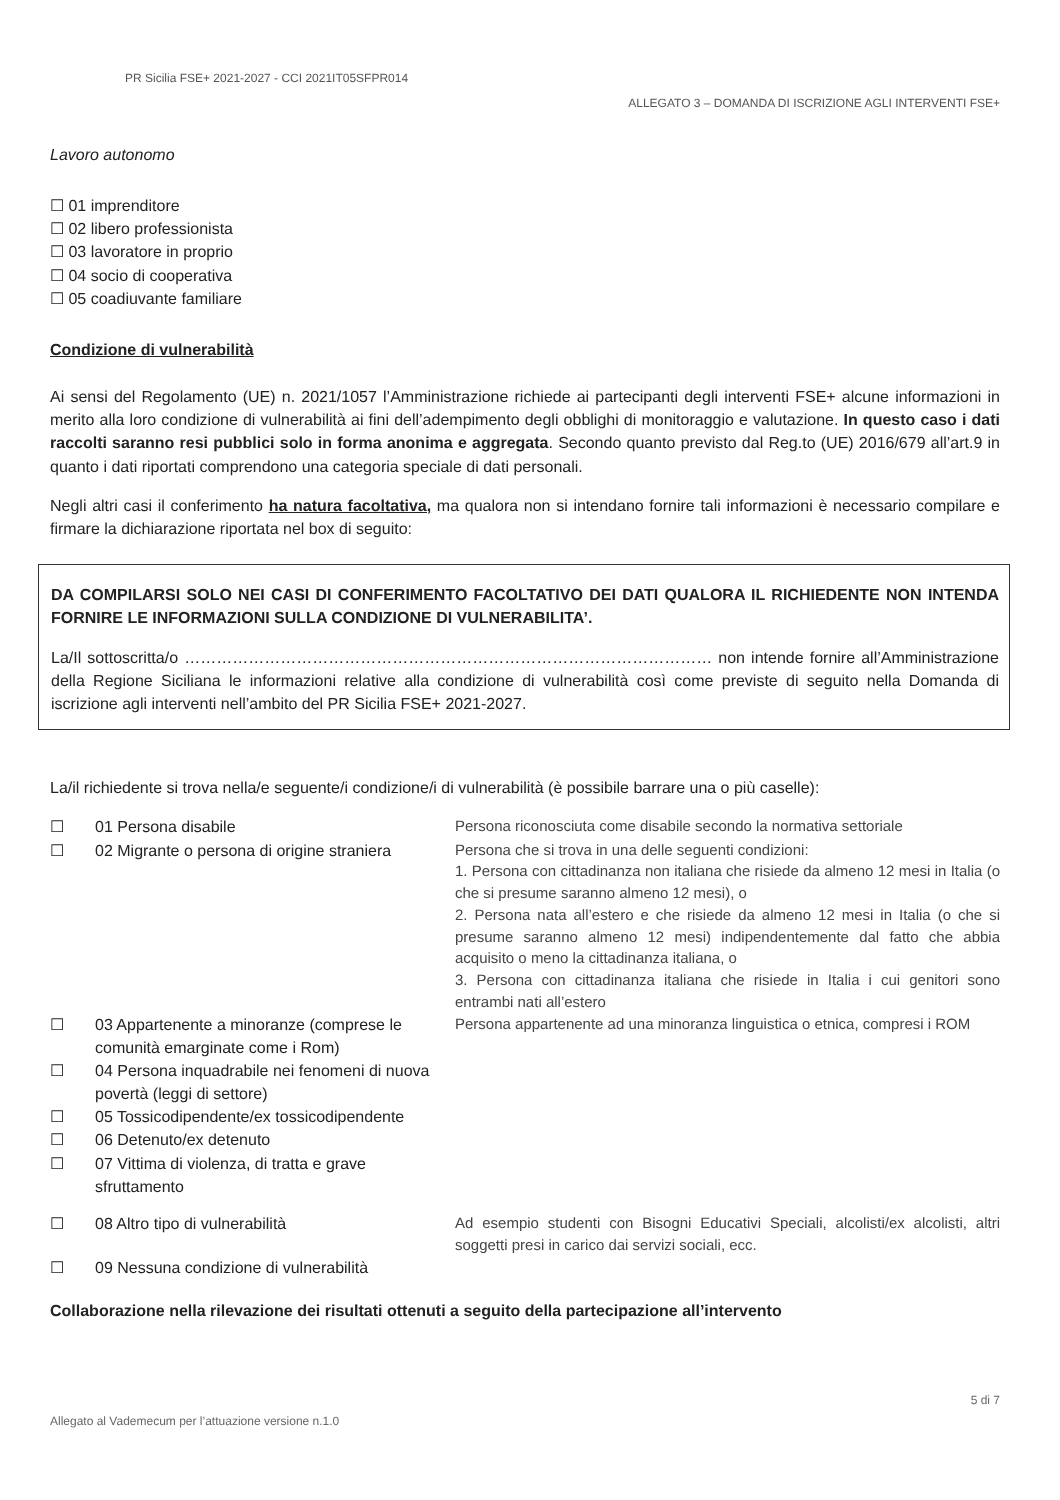PR Sicilia FSE+ 2021-2027 - CCI 2021IT05SFPR014
ALLEGATO 3 – DOMANDA DI ISCRIZIONE AGLI INTERVENTI FSE+
Lavoro autonomo
☐ 01 imprenditore
☐ 02 libero professionista
☐ 03 lavoratore in proprio
☐ 04 socio di cooperativa
☐ 05 coadiuvante familiare
Condizione di vulnerabilità
Ai sensi del Regolamento (UE) n. 2021/1057 l’Amministrazione richiede ai partecipanti degli interventi FSE+ alcune informazioni in merito alla loro condizione di vulnerabilità ai fini dell’adempimento degli obblighi di monitoraggio e valutazione. In questo caso i dati raccolti saranno resi pubblici solo in forma anonima e aggregata. Secondo quanto previsto dal Reg.to (UE) 2016/679 all’art.9 in quanto i dati riportati comprendono una categoria speciale di dati personali.
Negli altri casi il conferimento ha natura facoltativa, ma qualora non si intendano fornire tali informazioni è necessario compilare e firmare la dichiarazione riportata nel box di seguito:
DA COMPILARSI SOLO NEI CASI DI CONFERIMENTO FACOLTATIVO DEI DATI QUALORA IL RICHIEDENTE NON INTENDA FORNIRE LE INFORMAZIONI SULLA CONDIZIONE DI VULNERABILITA’.
La/Il sottoscritta/o ……………………………………………………………………………………… non intende fornire all’Amministrazione della Regione Siciliana le informazioni relative alla condizione di vulnerabilità così come previste di seguito nella Domanda di iscrizione agli interventi nell’ambito del PR Sicilia FSE+ 2021-2027.
La/il richiedente si trova nella/e seguente/i condizione/i di vulnerabilità (è possibile barrare una o più caselle):
| ☐ | 01 Persona disabile | Persona riconosciuta come disabile secondo la normativa settoriale |
| ☐ | 02 Migrante o persona di origine straniera | Persona che si trova in una delle seguenti condizioni: 1. Persona con cittadinanza non italiana che risiede da almeno 12 mesi in Italia (o che si presume saranno almeno 12 mesi), o 2. Persona nata all’estero e che risiede da almeno 12 mesi in Italia (o che si presume saranno almeno 12 mesi) indipendentemente dal fatto che abbia acquisito o meno la cittadinanza italiana, o 3. Persona con cittadinanza italiana che risiede in Italia i cui genitori sono entrambi nati all’estero |
| ☐ | 03 Appartenente a minoranze (comprese le comunità emarginate come i Rom) | Persona appartenente ad una minoranza linguistica o etnica, compresi i ROM |
| ☐ | 04 Persona inquadrabile nei fenomeni di nuova povertà (leggi di settore) | |
| ☐ | 05 Tossicodipendente/ex tossicodipendente | |
| ☐ | 06 Detenuto/ex detenuto | |
| ☐ | 07 Vittima di violenza, di tratta e grave sfruttamento | |
| ☐ | 08 Altro tipo di vulnerabilità | Ad esempio studenti con Bisogni Educativi Speciali, alcolisti/ex alcolisti, altri soggetti presi in carico dai servizi sociali, ecc. |
| ☐ | 09 Nessuna condizione di vulnerabilità | |
Collaborazione nella rilevazione dei risultati ottenuti a seguito della partecipazione all’intervento
5 di 7
Allegato al Vademecum per l’attuazione versione n.1.0